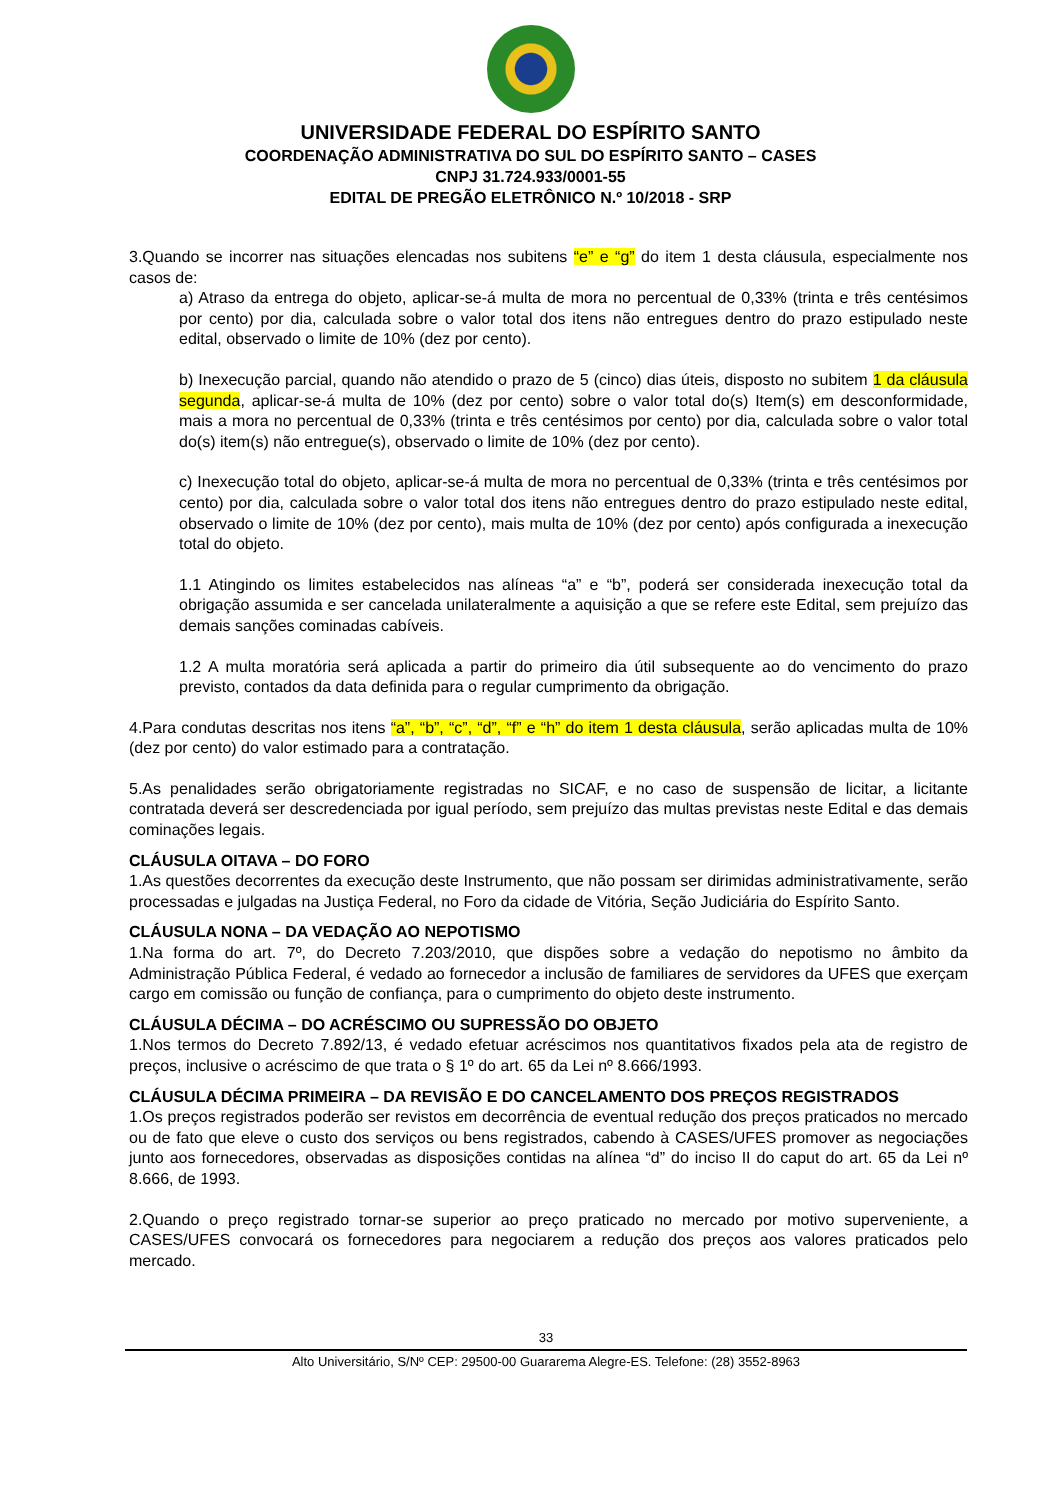UNIVERSIDADE FEDERAL DO ESPÍRITO SANTO
COORDENAÇÃO ADMINISTRATIVA DO SUL DO ESPÍRITO SANTO – CASES
CNPJ 31.724.933/0001-55
EDITAL DE PREGÃO ELETRÔNICO N.º 10/2018 - SRP
3.Quando se incorrer nas situações elencadas nos subitens “e” e “g” do item 1 desta cláusula, especialmente nos casos de:
a) Atraso da entrega do objeto, aplicar-se-á multa de mora no percentual de 0,33% (trinta e três centésimos por cento) por dia, calculada sobre o valor total dos itens não entregues dentro do prazo estipulado neste edital, observado o limite de 10% (dez por cento).
b) Inexecução parcial, quando não atendido o prazo de 5 (cinco) dias úteis, disposto no subitem 1 da cláusula segunda, aplicar-se-á multa de 10% (dez por cento) sobre o valor total do(s) Item(s) em desconformidade, mais a mora no percentual de 0,33% (trinta e três centésimos por cento) por dia, calculada sobre o valor total do(s) item(s) não entregue(s), observado o limite de 10% (dez por cento).
c) Inexecução total do objeto, aplicar-se-á multa de mora no percentual de 0,33% (trinta e três centésimos por cento) por dia, calculada sobre o valor total dos itens não entregues dentro do prazo estipulado neste edital, observado o limite de 10% (dez por cento), mais multa de 10% (dez por cento) após configurada a inexecução total do objeto.
1.1 Atingindo os limites estabelecidos nas alíneas “a” e “b”, poderá ser considerada inexecução total da obrigação assumida e ser cancelada unilateralmente a aquisição a que se refere este Edital, sem prejuízo das demais sanções cominadas cabíveis.
1.2 A multa moratória será aplicada a partir do primeiro dia útil subsequente ao do vencimento do prazo previsto, contados da data definida para o regular cumprimento da obrigação.
4.Para condutas descritas nos itens “a”, “b”, “c”, “d”, “f” e “h” do item 1 desta cláusula, serão aplicadas multa de 10% (dez por cento) do valor estimado para a contratação.
5.As penalidades serão obrigatoriamente registradas no SICAF, e no caso de suspensão de licitar, a licitante contratada deverá ser descredenciada por igual período, sem prejuízo das multas previstas neste Edital e das demais cominações legais.
CLÁUSULA OITAVA – DO FORO
1.As questões decorrentes da execução deste Instrumento, que não possam ser dirimidas administrativamente, serão processadas e julgadas na Justiça Federal, no Foro da cidade de Vitória, Seção Judiciária do Espírito Santo.
CLÁUSULA NONA – DA VEDAÇÃO AO NEPOTISMO
1.Na forma do art. 7º, do Decreto 7.203/2010, que dispões sobre a vedação do nepotismo no âmbito da Administração Pública Federal, é vedado ao fornecedor a inclusão de familiares de servidores da UFES que exerçam cargo em comissão ou função de confiança, para o cumprimento do objeto deste instrumento.
CLÁUSULA DÉCIMA – DO ACRÉSCIMO OU SUPRESSÃO DO OBJETO
1.Nos termos do Decreto 7.892/13, é vedado efetuar acréscimos nos quantitativos fixados pela ata de registro de preços, inclusive o acréscimo de que trata o § 1º do art. 65 da Lei nº 8.666/1993.
CLÁUSULA DÉCIMA PRIMEIRA – DA REVISÃO E DO CANCELAMENTO DOS PREÇOS REGISTRADOS
1.Os preços registrados poderão ser revistos em decorrência de eventual redução dos preços praticados no mercado ou de fato que eleve o custo dos serviços ou bens registrados, cabendo à CASES/UFES promover as negociações junto aos fornecedores, observadas as disposições contidas na alínea “d” do inciso II do caput do art. 65 da Lei nº 8.666, de 1993.
2.Quando o preço registrado tornar-se superior ao preço praticado no mercado por motivo superveniente, a CASES/UFES convocará os fornecedores para negociarem a redução dos preços aos valores praticados pelo mercado.
33
Alto Universitário, S/Nº CEP: 29500-00 Guararema Alegre-ES. Telefone: (28) 3552-8963